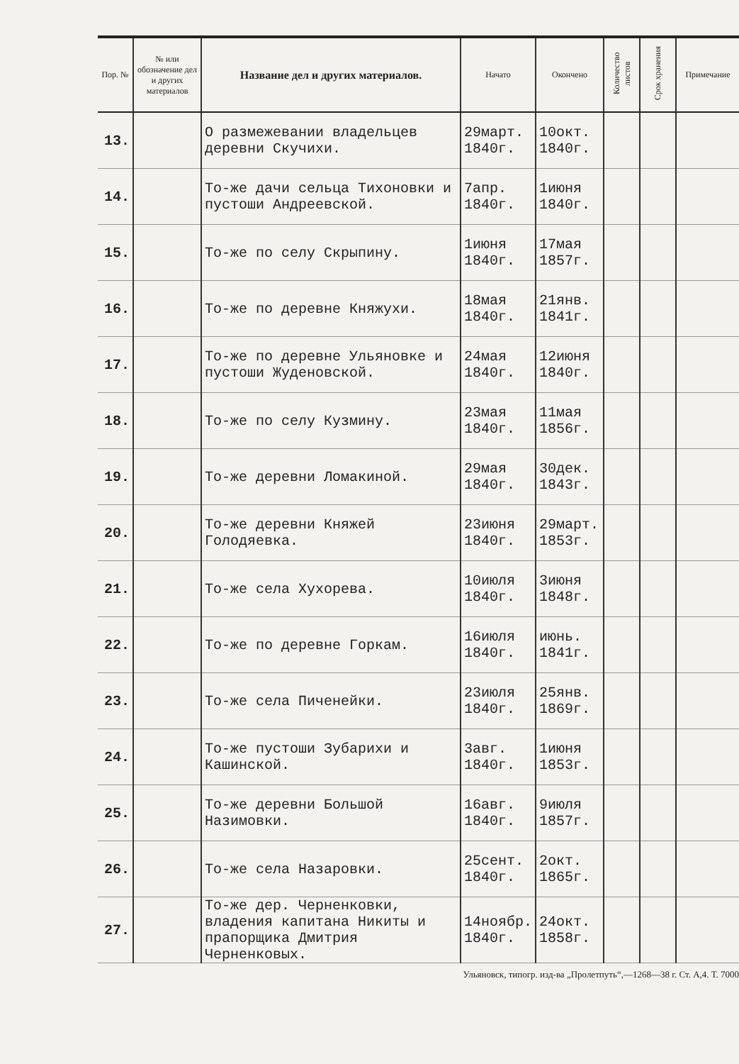| Пор. № | № или обозначение дел и других материалов | Название дел и других материалов. | Начато | Окончено | Количество листов | Срок хранения | Примечание |
| --- | --- | --- | --- | --- | --- | --- | --- |
| 13. | | О размежевании владельцев деревни Скучихи. | 29март. 1840г. | 10окт. 1840г. | | | |
| 14. | | То-же дачи сельца Тихоновки и пустоши Андреевской. | 7апр. 1840г. | 1июня 1840г. | | | |
| 15. | | То-же по селу Скрыпину. | 1июня 1840г. | 17мая 1857г. | | | |
| 16. | | То-же по деревне Княжухи. | 18мая 1840г. | 21янв. 1841г. | | | |
| 17. | | То-же по деревне Ульяновке и пустоши Жуденовской. | 24мая 1840г. | 12июня 1840г. | | | |
| 18. | | То-же по селу Кузмину. | 23мая 1840г. | 11мая 1856г. | | | |
| 19. | | То-же деревни Ломакиной. | 29мая 1840г. | 30дек. 1843г. | | | |
| 20. | | То-же деревни Княжей Голодяевка. | 23июня 1840г. | 29март. 1853г. | | | |
| 21. | | То-же села Хухорева. | 10июля 1840г. | 3июня 1848г. | | | |
| 22. | | То-же по деревне Горкам. | 16июля 1840г. | июнь. 1841г. | | | |
| 23. | | То-же села Пиченейки. | 23июля 1840г. | 25янв. 1869г. | | | |
| 24. | | То-же пустоши Зубарихи и Кашинской. | 3авг. 1840г. | 1июня 1853г. | | | |
| 25. | | То-же деревни Большой Назимовки. | 16авг. 1840г. | 9июля 1857г. | | | |
| 26. | | То-же села Назаровки. | 25сент. 1840г. | 2окт. 1865г. | | | |
| 27. | | То-же дер. Черненковки, владения капитана Никиты и прапорщика Дмитрия Черненковых. | 14ноябр. 1840г. | 24окт. 1858г. | | | |
Ульяновск, типогр. изд-ва „Пролетпуть“,—1268—38 г. Ст. А,4. Т. 7000